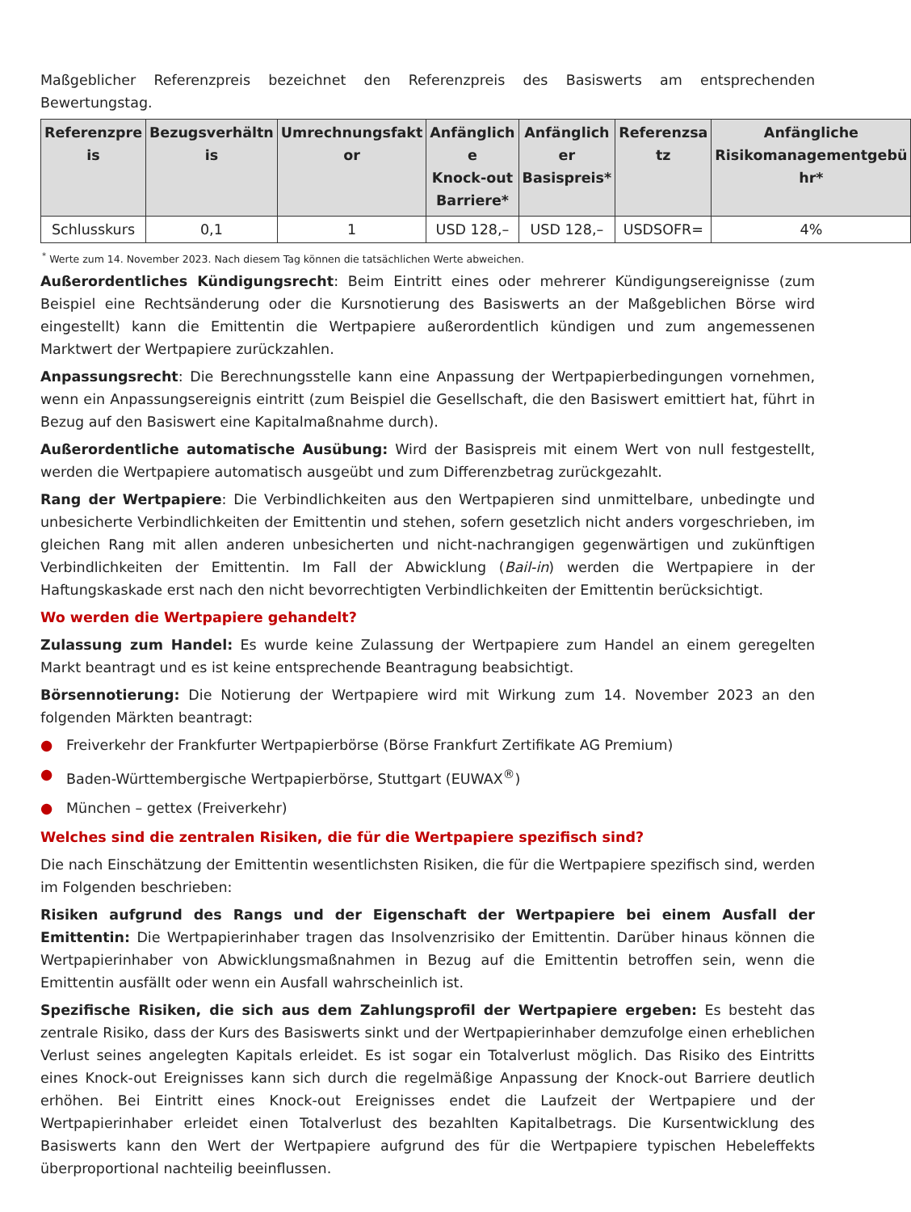Maßgeblicher Referenzpreis bezeichnet den Referenzpreis des Basiswerts am entsprechenden Bewertungstag.
| Referenzpre is | Bezugsverhältn is | Umrechnungsfakt or | Anfänglich e Knock-out Barriere* | Anfänglich er Basispreis* | Referenzsa tz | Anfängliche Risikomanagementgebü hr* |
| --- | --- | --- | --- | --- | --- | --- |
| Schlusskurs | 0,1 | 1 | USD 128,– | USD 128,– | USDSOFR= | 4% |
<sup>*</sup> Werte zum 14. November 2023. Nach diesem Tag können die tatsächlichen Werte abweichen.
Außerordentliches Kündigungsrecht: Beim Eintritt eines oder mehrerer Kündigungsereignisse (zum Beispiel eine Rechtsänderung oder die Kursnotierung des Basiswerts an der Maßgeblichen Börse wird eingestellt) kann die Emittentin die Wertpapiere außerordentlich kündigen und zum angemessenen Marktwert der Wertpapiere zurückzahlen.
Anpassungsrecht: Die Berechnungsstelle kann eine Anpassung der Wertpapierbedingungen vornehmen, wenn ein Anpassungsereignis eintritt (zum Beispiel die Gesellschaft, die den Basiswert emittiert hat, führt in Bezug auf den Basiswert eine Kapitalmaßnahme durch).
Außerordentliche automatische Ausübung: Wird der Basispreis mit einem Wert von null festgestellt, werden die Wertpapiere automatisch ausgeübt und zum Differenzbetrag zurückgezahlt.
Rang der Wertpapiere: Die Verbindlichkeiten aus den Wertpapieren sind unmittelbare, unbedingte und unbesicherte Verbindlichkeiten der Emittentin und stehen, sofern gesetzlich nicht anders vorgeschrieben, im gleichen Rang mit allen anderen unbesicherten und nicht-nachrangigen gegenwärtigen und zukünftigen Verbindlichkeiten der Emittentin. Im Fall der Abwicklung (Bail-in) werden die Wertpapiere in der Haftungskaskade erst nach den nicht bevorrechtigten Verbindlichkeiten der Emittentin berücksichtigt.
Wo werden die Wertpapiere gehandelt?
Zulassung zum Handel: Es wurde keine Zulassung der Wertpapiere zum Handel an einem geregelten Markt beantragt und es ist keine entsprechende Beantragung beabsichtigt.
Börsennotierung: Die Notierung der Wertpapiere wird mit Wirkung zum 14. November 2023 an den folgenden Märkten beantragt:
● Freiverkehr der Frankfurter Wertpapierbörse (Börse Frankfurt Zertifikate AG Premium)
● Baden-Württembergische Wertpapierbörse, Stuttgart (EUWAX<sup>®</sup>)
● München – gettex (Freiverkehr)
Welches sind die zentralen Risiken, die für die Wertpapiere spezifisch sind?
Die nach Einschätzung der Emittentin wesentlichsten Risiken, die für die Wertpapiere spezifisch sind, werden im Folgenden beschrieben:
Risiken aufgrund des Rangs und der Eigenschaft der Wertpapiere bei einem Ausfall der Emittentin: Die Wertpapierinhaber tragen das Insolvenzrisiko der Emittentin. Darüber hinaus können die Wertpapierinhaber von Abwicklungsmaßnahmen in Bezug auf die Emittentin betroffen sein, wenn die Emittentin ausfällt oder wenn ein Ausfall wahrscheinlich ist.
Spezifische Risiken, die sich aus dem Zahlungsprofil der Wertpapiere ergeben: Es besteht das zentrale Risiko, dass der Kurs des Basiswerts sinkt und der Wertpapierinhaber demzufolge einen erheblichen Verlust seines angelegten Kapitals erleidet. Es ist sogar ein Totalverlust möglich. Das Risiko des Eintritts eines Knock-out Ereignisses kann sich durch die regelmäßige Anpassung der Knock-out Barriere deutlich erhöhen. Bei Eintritt eines Knock-out Ereignisses endet die Laufzeit der Wertpapiere und der Wertpapierinhaber erleidet einen Totalverlust des bezahlten Kapitalbetrags. Die Kursentwicklung des Basiswerts kann den Wert der Wertpapiere aufgrund des für die Wertpapiere typischen Hebeleffekts überproportional nachteilig beeinflussen.